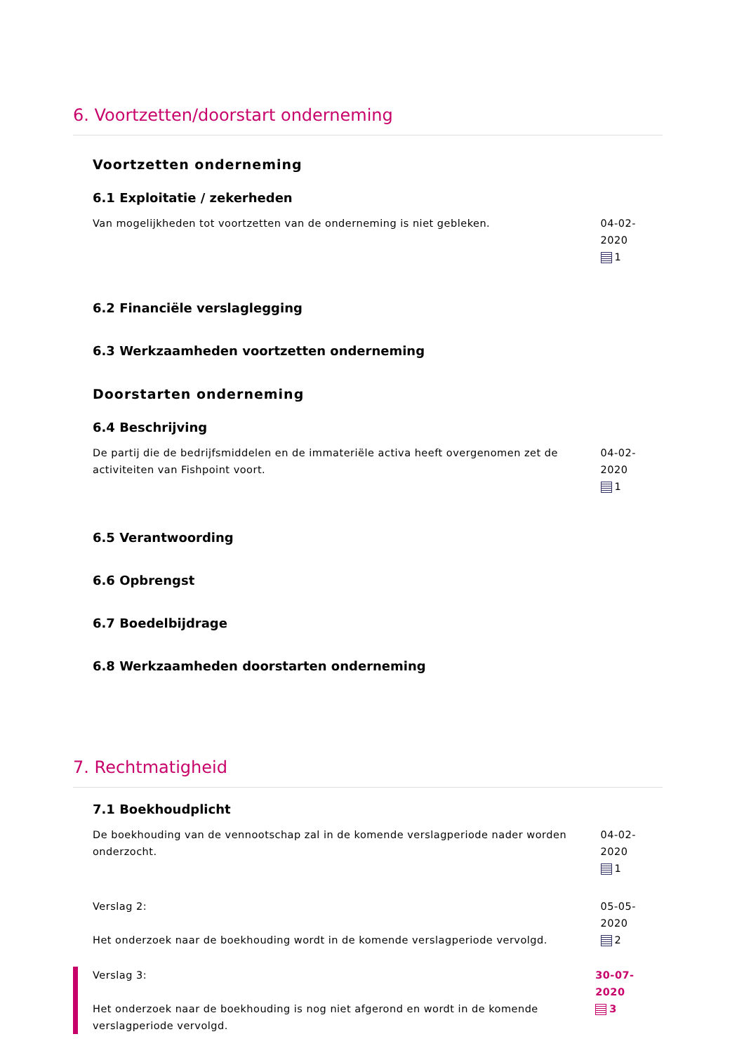6. Voortzetten/doorstart onderneming
Voortzetten onderneming
6.1 Exploitatie / zekerheden
Van mogelijkheden tot voortzetten van de onderneming is niet gebleken. 04-02-2020
1
6.2 Financiële verslaglegging
6.3 Werkzaamheden voortzetten onderneming
Doorstarten onderneming
6.4 Beschrijving
De partij die de bedrijfsmiddelen en de immateriële activa heeft overgenomen zet de activiteiten van Fishpoint voort.
04-02-2020
1
6.5 Verantwoording
6.6 Opbrengst
6.7 Boedelbijdrage
6.8 Werkzaamheden doorstarten onderneming
7. Rechtmatigheid
7.1 Boekhoudplicht
De boekhouding van de vennootschap zal in de komende verslagperiode nader worden onderzocht.
04-02-2020
1
Verslag 2:
Het onderzoek naar de boekhouding wordt in de komende verslagperiode vervolgd.
05-05-2020
2
Verslag 3:
Het onderzoek naar de boekhouding is nog niet afgerond en wordt in de komende verslagperiode vervolgd.
30-07-2020
3